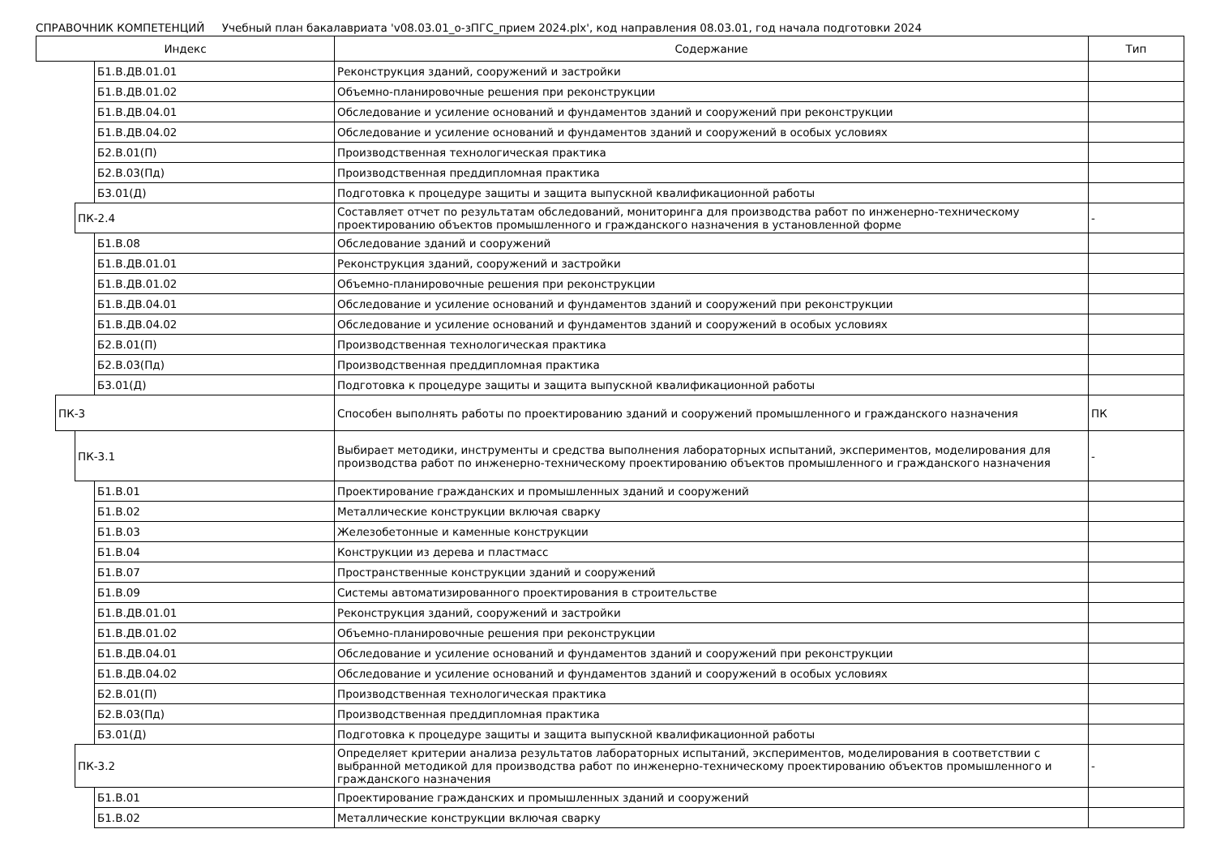СПРАВОЧНИК КОМПЕТЕНЦИЙ Учебный план бакалавриата 'v08.03.01_о-зПГС_прием 2024.plx', код направления 08.03.01, год начала подготовки 2024
| Индекс | | | | Содержание | Тип |
| --- | --- | --- | --- | --- | --- |
| | | | Б1.В.ДВ.01.01 | Реконструкция зданий, сооружений и застройки | |
| | | | Б1.В.ДВ.01.02 | Объемно-планировочные решения при реконструкции | |
| | | | Б1.В.ДВ.04.01 | Обследование и усиление оснований и фундаментов зданий и сооружений при реконструкции | |
| | | | Б1.В.ДВ.04.02 | Обследование и усиление оснований и фундаментов зданий и сооружений в особых условиях | |
| | | | Б2.В.01(П) | Производственная технологическая практика | |
| | | | Б2.В.03(Пд) | Производственная преддипломная практика | |
| | | | Б3.01(Д) | Подготовка к процедуре защиты и защита выпускной квалификационной работы | |
| | | ПК-2.4 | | Составляет отчет по результатам обследований, мониторинга для производства работ по инженерно-техническому проектированию объектов промышленного и гражданского назначения в установленной форме | - |
| | | | Б1.В.08 | Обследование зданий и сооружений | |
| | | | Б1.В.ДВ.01.01 | Реконструкция зданий, сооружений и застройки | |
| | | | Б1.В.ДВ.01.02 | Объемно-планировочные решения при реконструкции | |
| | | | Б1.В.ДВ.04.01 | Обследование и усиление оснований и фундаментов зданий и сооружений при реконструкции | |
| | | | Б1.В.ДВ.04.02 | Обследование и усиление оснований и фундаментов зданий и сооружений в особых условиях | |
| | | | Б2.В.01(П) | Производственная технологическая практика | |
| | | | Б2.В.03(Пд) | Производственная преддипломная практика | |
| | | | Б3.01(Д) | Подготовка к процедуре защиты и защита выпускной квалификационной работы | |
| | ПК-3 | | | Способен выполнять работы по проектированию зданий и сооружений промышленного и гражданского назначения | ПК |
| | | ПК-3.1 | | Выбирает методики, инструменты и средства выполнения лабораторных испытаний, экспериментов, моделирования для производства работ по инженерно-техническому проектированию объектов промышленного и гражданского назначения | - |
| | | | Б1.В.01 | Проектирование гражданских и промышленных зданий и сооружений | |
| | | | Б1.В.02 | Металлические конструкции включая сварку | |
| | | | Б1.В.03 | Железобетонные и каменные конструкции | |
| | | | Б1.В.04 | Конструкции из дерева и пластмасс | |
| | | | Б1.В.07 | Пространственные конструкции зданий и сооружений | |
| | | | Б1.В.09 | Системы автоматизированного проектирования в строительстве | |
| | | | Б1.В.ДВ.01.01 | Реконструкция зданий, сооружений и застройки | |
| | | | Б1.В.ДВ.01.02 | Объемно-планировочные решения при реконструкции | |
| | | | Б1.В.ДВ.04.01 | Обследование и усиление оснований и фундаментов зданий и сооружений при реконструкции | |
| | | | Б1.В.ДВ.04.02 | Обследование и усиление оснований и фундаментов зданий и сооружений в особых условиях | |
| | | | Б2.В.01(П) | Производственная технологическая практика | |
| | | | Б2.В.03(Пд) | Производственная преддипломная практика | |
| | | | Б3.01(Д) | Подготовка к процедуре защиты и защита выпускной квалификационной работы | |
| | | ПК-3.2 | | Определяет критерии анализа результатов лабораторных испытаний, экспериментов, моделирования в соответствии с выбранной методикой для производства работ по инженерно-техническому проектированию объектов промышленного и гражданского назначения | - |
| | | | Б1.В.01 | Проектирование гражданских и промышленных зданий и сооружений | |
| | | | Б1.В.02 | Металлические конструкции включая сварку | |